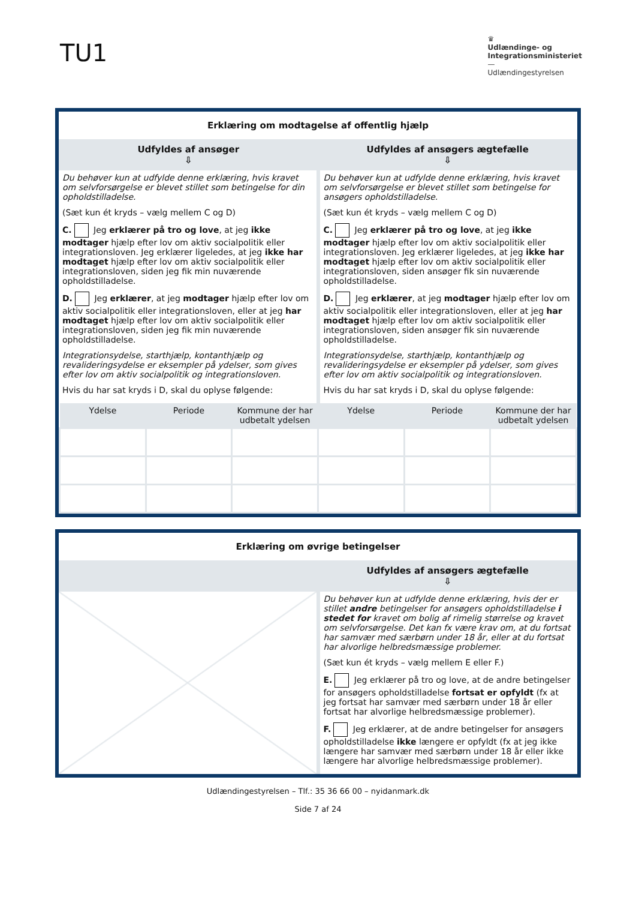TU1
♛
Udlændinge- og
Integrationsministeriet
—
Udlændingestyrelsen
Erklæring om modtagelse af offentlig hjælp
| Udfyldes af ansøger ⇩ | Udfyldes af ansøgers ægtefælle ⇩ |
| Du behøver kun at udfylde denne erklæring, hvis kravet om selvforsørgelse er blevet stillet som betingelse for din opholdstilladelse. (Sæt kun ét kryds – vælg mellem C og D) C. Jeg erklærer på tro og love , at jeg ikke modtager hjælp efter lov om aktiv socialpolitik eller integrationsloven. Jeg erklærer ligeledes, at jeg ikke har modtaget hjælp efter lov om aktiv socialpolitik eller integrationsloven, siden jeg fik min nuværende opholdstilladelse. D. Jeg erklærer , at jeg modtager hjælp efter lov om aktiv socialpolitik eller integrationsloven, eller at jeg har modtaget hjælp efter lov om aktiv socialpolitik eller integrationsloven, siden jeg fik min nuværende opholdstilladelse. Integrationsydelse, starthjælp, kontanthjælp og revalideringsydelse er eksempler på ydelser, som gives efter lov om aktiv socialpolitik og integrationsloven. Hvis du har sat kryds i D, skal du oplyse følgende: | Du behøver kun at udfylde denne erklæring, hvis kravet om selvforsørgelse er blevet stillet som betingelse for ansøgers opholdstilladelse. (Sæt kun ét kryds – vælg mellem C og D) C. Jeg erklærer på tro og love , at jeg ikke modtager hjælp efter lov om aktiv socialpolitik eller integrationsloven. Jeg erklærer ligeledes, at jeg ikke har modtaget hjælp efter lov om aktiv socialpolitik eller integrationsloven, siden ansøger fik sin nuværende opholdstilladelse. D. Jeg erklærer , at jeg modtager hjælp efter lov om aktiv socialpolitik eller integrationsloven, eller at jeg har modtaget hjælp efter lov om aktiv socialpolitik eller integrationsloven, siden ansøger fik sin nuværende opholdstilladelse. Integrationsydelse, starthjælp, kontanthjælp og revalideringsydelse er eksempler på ydelser, som gives efter lov om aktiv socialpolitik og integrationsloven. Hvis du har sat kryds i D, skal du oplyse følgende: |
| Ydelse | Periode | Kommune der har udbetalt ydelsen | Ydelse | Periode | Kommune der har udbetalt ydelsen |
| --- | --- | --- | --- | --- | --- |
Erklæring om øvrige betingelser
| | Udfyldes af ansøgers ægtefælle ⇩ |
| | Du behøver kun at udfylde denne erklæring, hvis der er stillet andre betingelser for ansøgers opholdstilladelse i stedet for kravet om bolig af rimelig størrelse og kravet om selvforsørgelse. Det kan fx være krav om, at du fortsat har samvær med særbørn under 18 år, eller at du fortsat har alvorlige helbredsmæssige problemer. (Sæt kun ét kryds – vælg mellem E eller F.) E. Jeg erklærer på tro og love, at de andre betingelser for ansøgers opholdstilladelse fortsat er opfyldt (fx at jeg fortsat har samvær med særbørn under 18 år eller fortsat har alvorlige helbredsmæssige problemer). F. Jeg erklærer, at de andre betingelser for ansøgers opholdstilladelse ikke længere er opfyldt (fx at jeg ikke længere har samvær med særbørn under 18 år eller ikke længere har alvorlige helbredsmæssige problemer). |
Udlændingestyrelsen – Tlf.: 35 36 66 00 – nyidanmark.dk
Side 7 af 24